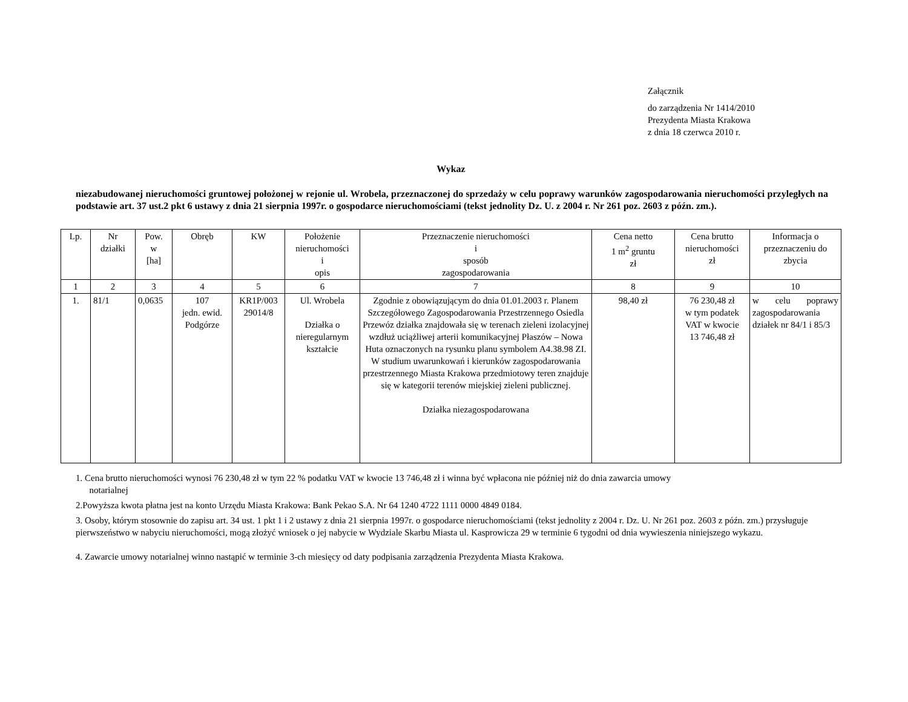Załącznik
do zarządzenia Nr 1414/2010
Prezydenta Miasta Krakowa
z dnia 18 czerwca 2010 r.
Wykaz
niezabudowanej nieruchomości gruntowej położonej w rejonie ul. Wrobela, przeznaczonej do sprzedaży w celu poprawy warunków zagospodarowania nieruchomości przyległych na podstawie art. 37 ust.2 pkt 6 ustawy z dnia 21 sierpnia 1997r. o gospodarce nieruchomościami (tekst jednolity Dz. U. z 2004 r. Nr 261 poz. 2603 z późn. zm.).
| Lp. | Nr działki | Pow. w [ha] | Obręb | KW | Położenie nieruchomości i opis | Przeznaczenie nieruchomości i sposób zagospodarowania | Cena netto 1 m<sup>2</sup> gruntu zł | Cena brutto nieruchomości zł | Informacja o przeznaczeniu do zbycia |
| --- | --- | --- | --- | --- | --- | --- | --- | --- | --- |
| 1 | 2 | 3 | 4 | 5 | 6 | 7 | 8 | 9 | 10 |
| 1. | 81/1 | 0,0635 | 107 jedn. ewid. Podgórze | KR1P/003 29014/8 | Ul. Wrobela Działka o nieregularnym kształcie | Zgodnie z obowiązującym do dnia 01.01.2003 r. Planem Szczegółowego Zagospodarowania Przestrzennego Osiedla Przewóz działka znajdowała się w terenach zieleni izolacyjnej wzdłuż uciążliwej arterii komunikacyjnej Płaszów – Nowa Huta oznaczonych na rysunku planu symbolem A4.38.98 ZI. W studium uwarunkowań i kierunków zagospodarowania przestrzennego Miasta Krakowa przedmiotowy teren znajduje się w kategorii terenów miejskiej zieleni publicznej. Działka niezagospodarowana | 98,40 zł | 76 230,48 zł w tym podatek VAT w kwocie 13 746,48 zł | w celu poprawy zagospodarowania działek nr 84/1 i 85/3 |
1. Cena brutto nieruchomości wynosi 76 230,48 zł w tym 22 % podatku VAT w kwocie 13 746,48 zł i winna być wpłacona nie później niż do dnia zawarcia umowy
notarialnej
2.Powyższa kwota płatna jest na konto Urzędu Miasta Krakowa: Bank Pekao S.A. Nr 64 1240 4722 1111 0000 4849 0184.
3. Osoby, którym stosownie do zapisu art. 34 ust. 1 pkt 1 i 2 ustawy z dnia 21 sierpnia 1997r. o gospodarce nieruchomościami (tekst jednolity z 2004 r. Dz. U. Nr 261 poz. 2603 z późn. zm.) przysługuje pierwszeństwo w nabyciu nieruchomości, mogą złożyć wniosek o jej nabycie w Wydziale Skarbu Miasta ul. Kasprowicza 29 w terminie 6 tygodni od dnia wywieszenia niniejszego wykazu.
4. Zawarcie umowy notarialnej winno nastąpić w terminie 3-ch miesięcy od daty podpisania zarządzenia Prezydenta Miasta Krakowa.